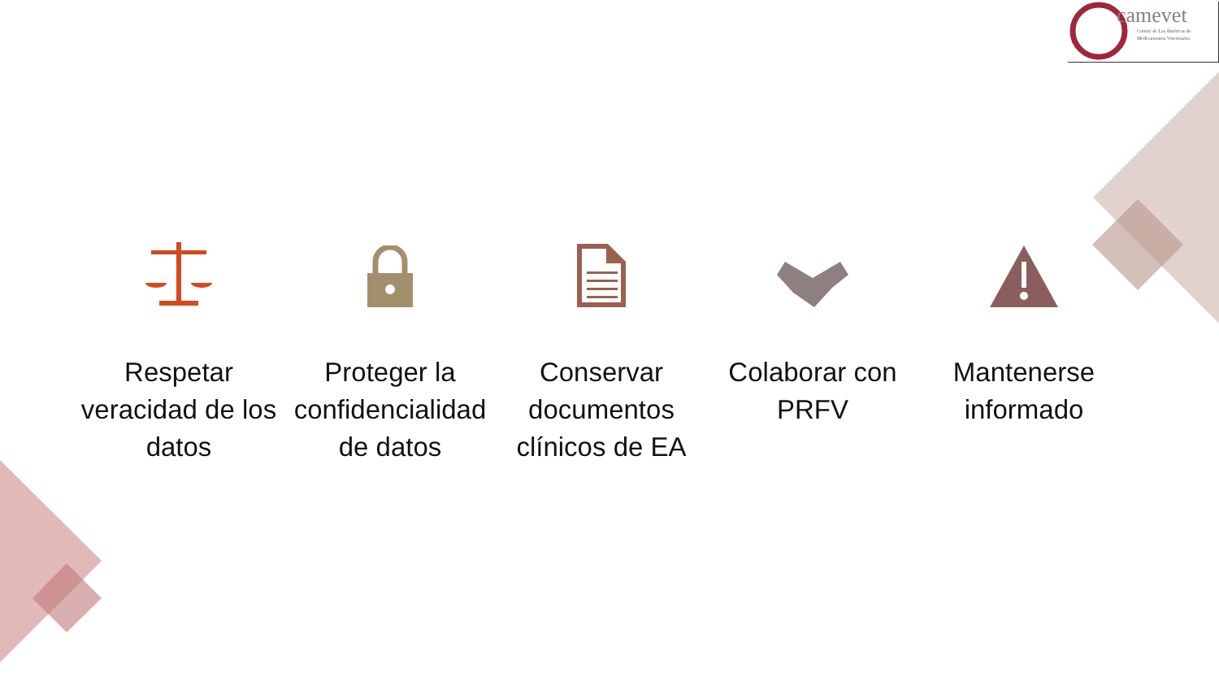camevet
Comité de Las Américas de
Medicamentos Veterinarios
Respetar veracidad de los datos
Proteger la confidencialidad de datos
Conservar documentos clínicos de EA
Colaborar con PRFV Mantenerse informado